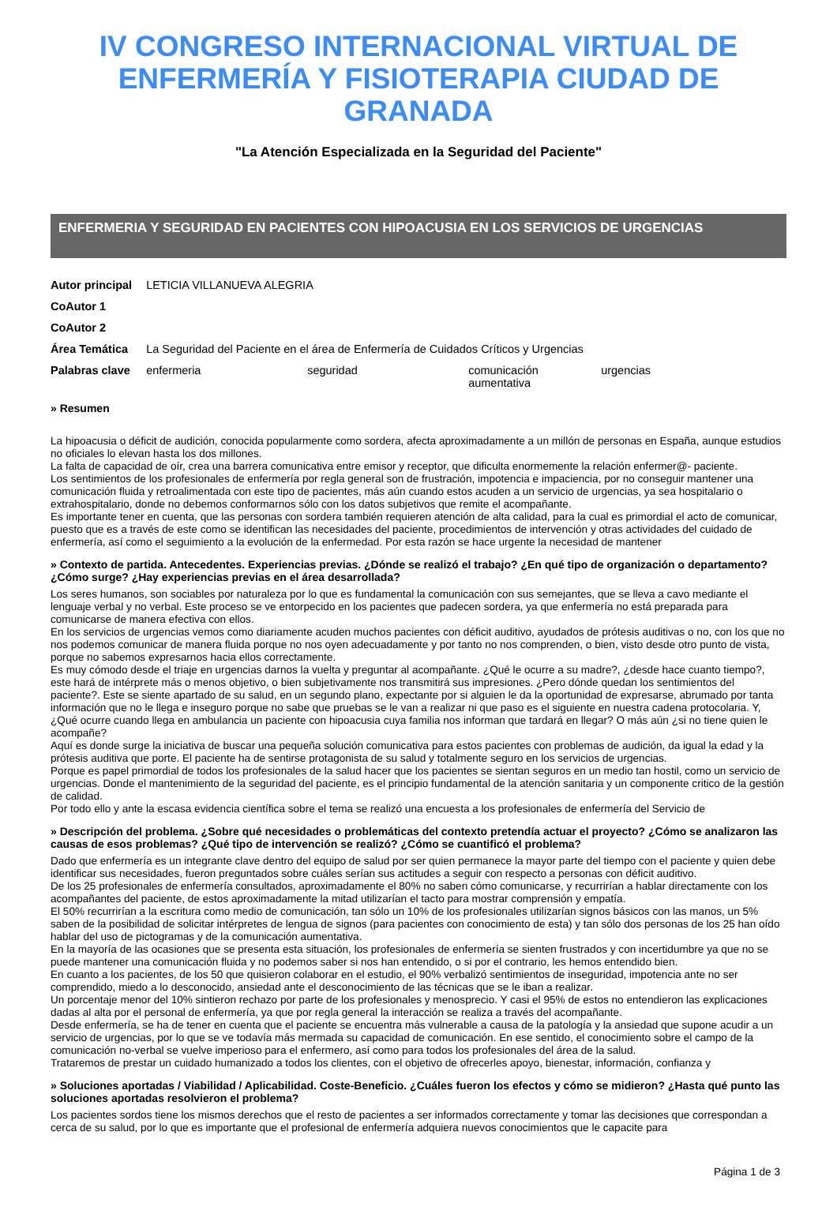IV CONGRESO INTERNACIONAL VIRTUAL DE ENFERMERÍA Y FISIOTERAPIA CIUDAD DE GRANADA
"La Atención Especializada en la Seguridad del Paciente"
ENFERMERIA Y SEGURIDAD EN PACIENTES CON HIPOACUSIA EN LOS SERVICIOS DE URGENCIAS
| Autor principal | LETICIA VILLANUEVA ALEGRIA | | | |
| CoAutor 1 | | | | |
| CoAutor 2 | | | | |
| Área Temática | La Seguridad del Paciente en el área de Enfermería de Cuidados Críticos y Urgencias | | | |
| Palabras clave | enfermeria | seguridad | comunicación aumentativa | urgencias |
» Resumen
La hipoacusia o déficit de audición, conocida popularmente como sordera, afecta aproximadamente a un millón de personas en España, aunque estudios no oficiales lo elevan hasta los dos millones.
La falta de capacidad de oír, crea una barrera comunicativa entre emisor y receptor, que dificulta enormemente la relación enfermer@- paciente.
Los sentimientos de los profesionales de enfermería por regla general son de frustración, impotencia e impaciencia, por no conseguir mantener una comunicación fluida y retroalimentada con este tipo de pacientes, más aún cuando estos acuden a un servicio de urgencias, ya sea hospitalario o extrahospitalario, donde no debemos conformarnos sólo con los datos subjetivos que remite el acompañante.
Es importante tener en cuenta, que las personas con sordera también requieren atención de alta calidad, para la cual es primordial el acto de comunicar, puesto que es a través de este como se identifican las necesidades del paciente, procedimientos de intervención y otras actividades del cuidado de enfermería, así como el seguimiento a la evolución de la enfermedad. Por esta razón se hace urgente la necesidad de mantener
» Contexto de partida. Antecedentes. Experiencias previas. ¿Dónde se realizó el trabajo? ¿En qué tipo de organización o departamento? ¿Cómo surge? ¿Hay experiencias previas en el área desarrollada?
Los seres humanos, son sociables por naturaleza por lo que es fundamental la comunicación con sus semejantes, que se lleva a cavo mediante el lenguaje verbal y no verbal. Este proceso se ve entorpecido en los pacientes que padecen sordera, ya que enfermería no está preparada para comunicarse de manera efectiva con ellos.
En los servicios de urgencias vemos como diariamente acuden muchos pacientes con déficit auditivo, ayudados de prótesis auditivas o no, con los que no nos podemos comunicar de manera fluida porque no nos oyen adecuadamente y por tanto no nos comprenden, o bien, visto desde otro punto de vista, porque no sabemos expresarnos hacia ellos correctamente.
Es muy cómodo desde el triaje en urgencias darnos la vuelta y preguntar al acompañante. ¿Qué le ocurre a su madre?, ¿desde hace cuanto tiempo?, este hará de intérprete más o menos objetivo, o bien subjetivamente nos transmitirá sus impresiones. ¿Pero dónde quedan los sentimientos del paciente?. Este se siente apartado de su salud, en un segundo plano, expectante por si alguien le da la oportunidad de expresarse, abrumado por tanta información que no le llega e inseguro porque no sabe que pruebas se le van a realizar ni que paso es el siguiente en nuestra cadena protocolaria. Y, ¿Qué ocurre cuando llega en ambulancia un paciente con hipoacusia cuya familia nos informan que tardará en llegar? O más aún ¿si no tiene quien le acompañe?
Aquí es donde surge la iniciativa de buscar una pequeña solución comunicativa para estos pacientes con problemas de audición, da igual la edad y la prótesis auditiva que porte. El paciente ha de sentirse protagonista de su salud y totalmente seguro en los servicios de urgencias.
Porque es papel primordial de todos los profesionales de la salud hacer que los pacientes se sientan seguros en un medio tan hostil, como un servicio de urgencias. Donde el mantenimiento de la seguridad del paciente, es el principio fundamental de la atención sanitaria y un componente critico de la gestión de calidad.
Por todo ello y ante la escasa evidencia científica sobre el tema se realizó una encuesta a los profesionales de enfermería del Servicio de
» Descripción del problema. ¿Sobre qué necesidades o problemáticas del contexto pretendía actuar el proyecto? ¿Cómo se analizaron las causas de esos problemas? ¿Qué tipo de intervención se realizó? ¿Cómo se cuantificó el problema?
Dado que enfermería es un integrante clave dentro del equipo de salud por ser quien permanece la mayor parte del tiempo con el paciente y quien debe identificar sus necesidades, fueron preguntados sobre cuáles serían sus actitudes a seguir con respecto a personas con déficit auditivo.
De los 25 profesionales de enfermería consultados, aproximadamente el 80% no saben cómo comunicarse, y recurrirían a hablar directamente con los acompañantes del paciente, de estos aproximadamente la mitad utilizarían el tacto para mostrar comprensión y empatía.
El 50% recurrirían a la escritura como medio de comunicación, tan sólo un 10% de los profesionales utilizarían signos básicos con las manos, un 5% saben de la posibilidad de solicitar intérpretes de lengua de signos (para pacientes con conocimiento de esta) y tan sólo dos personas de los 25 han oído hablar del uso de pictogramas y de la comunicación aumentativa.
En la mayoría de las ocasiones que se presenta esta situación, los profesionales de enfermería se sienten frustrados y con incertidumbre ya que no se puede mantener una comunicación fluida y no podemos saber si nos han entendido, o si por el contrario, les hemos entendido bien.
En cuanto a los pacientes, de los 50 que quisieron colaborar en el estudio, el 90% verbalizó sentimientos de inseguridad, impotencia ante no ser comprendido, miedo a lo desconocido, ansiedad ante el desconocimiento de las técnicas que se le iban a realizar.
Un porcentaje menor del 10% sintieron rechazo por parte de los profesionales y menosprecio. Y casi el 95% de estos no entendieron las explicaciones dadas al alta por el personal de enfermería, ya que por regla general la interacción se realiza a través del acompañante.
Desde enfermería, se ha de tener en cuenta que el paciente se encuentra más vulnerable a causa de la patología y la ansiedad que supone acudir a un servicio de urgencias, por lo que se ve todavía más mermada su capacidad de comunicación. En ese sentido, el conocimiento sobre el campo de la comunicación no-verbal se vuelve imperioso para el enfermero, así como para todos los profesionales del área de la salud.
Trataremos de prestar un cuidado humanizado a todos los clientes, con el objetivo de ofrecerles apoyo, bienestar, información, confianza y
» Soluciones aportadas / Viabilidad / Aplicabilidad. Coste-Beneficio. ¿Cuáles fueron los efectos y cómo se midieron? ¿Hasta qué punto las soluciones aportadas resolvieron el problema?
Los pacientes sordos tiene los mismos derechos que el resto de pacientes a ser informados correctamente y tomar las decisiones que correspondan a cerca de su salud, por lo que es importante que el profesional de enfermería adquiera nuevos conocimientos que le capacite para
Página 1 de 3